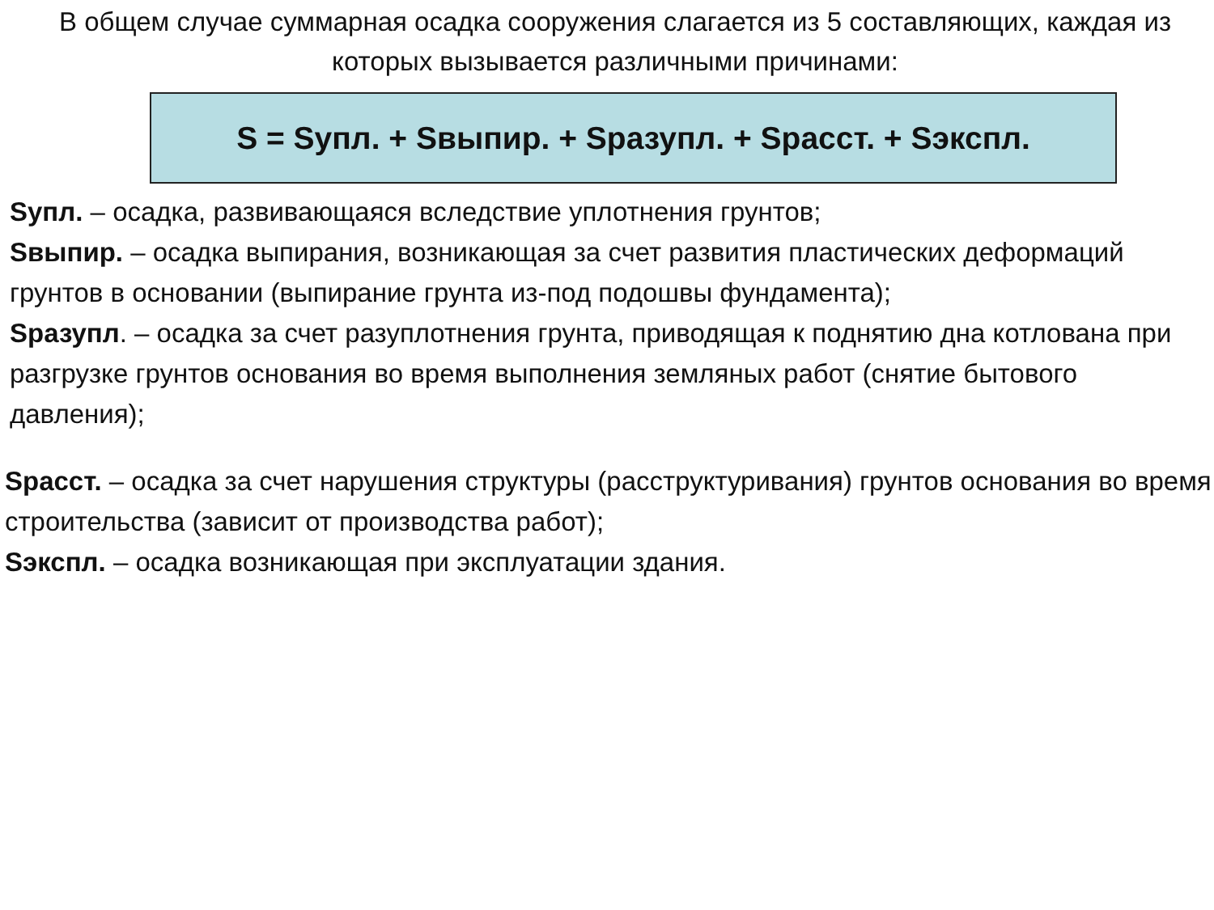В общем случае суммарная осадка сооружения слагается из 5 составляющих, каждая из которых вызывается различными причинами:
S = Sупл. + Sвыпир. + Sразупл. + Sрасст. + Sэкспл.
Sупл. – осадка, развивающаяся вследствие уплотнения грунтов;
Sвыпир. – осадка выпирания, возникающая за счет развития пластических деформаций грунтов в основании (выпирание грунта из-под подошвы фундамента);
Sразупл. – осадка за счет разуплотнения грунта, приводящая к поднятию дна котлована при разгрузке грунтов основания во время выполнения земляных работ (снятие бытового давления);
Sрасст. – осадка за счет нарушения структуры (расструктуривания) грунтов основания во время строительства (зависит от производства работ);
Sэкспл. – осадка возникающая при эксплуатации здания.